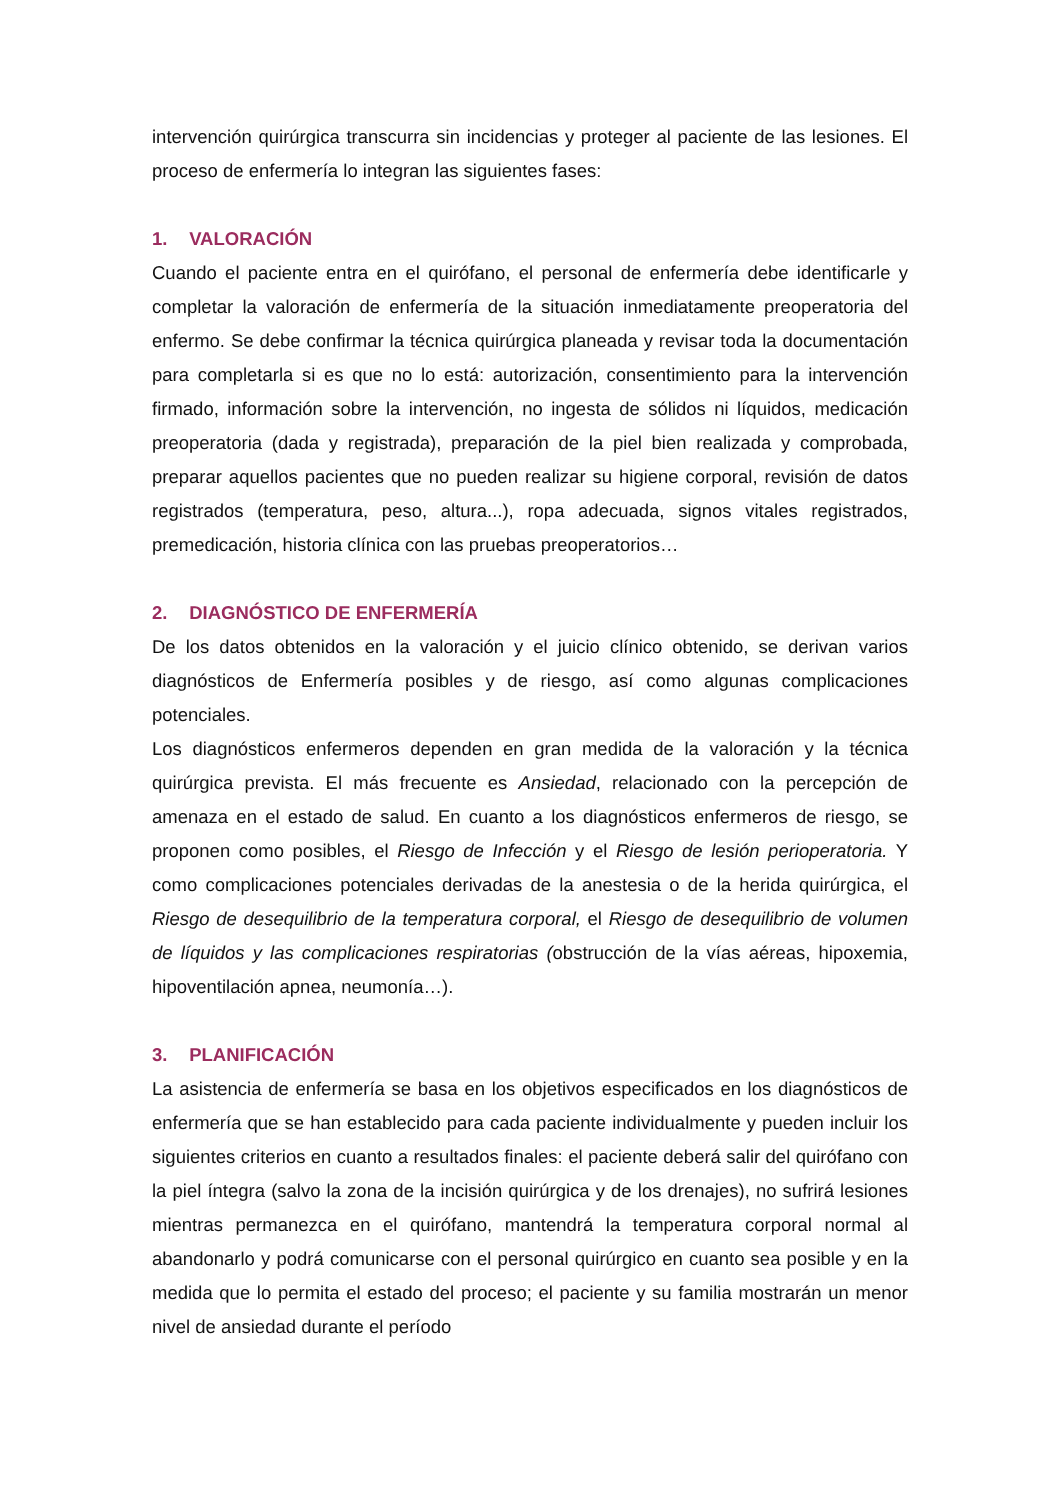intervención quirúrgica transcurra sin incidencias y proteger al paciente de las lesiones. El proceso de enfermería lo integran las siguientes fases:
1. VALORACIÓN
Cuando el paciente entra en el quirófano, el personal de enfermería debe identificarle y completar la valoración de enfermería de la situación inmediatamente preoperatoria del enfermo. Se debe confirmar la técnica quirúrgica planeada y revisar toda la documentación para completarla si es que no lo está: autorización, consentimiento para la intervención firmado, información sobre la intervención, no ingesta de sólidos ni líquidos, medicación preoperatoria (dada y registrada), preparación de la piel bien realizada y comprobada, preparar aquellos pacientes que no pueden realizar su higiene corporal, revisión de datos registrados (temperatura, peso, altura...), ropa adecuada, signos vitales registrados, premedicación, historia clínica con las pruebas preoperatorios…
2. DIAGNÓSTICO DE ENFERMERÍA
De los datos obtenidos en la valoración y el juicio clínico obtenido, se derivan varios diagnósticos de Enfermería posibles y de riesgo, así como algunas complicaciones potenciales.
Los diagnósticos enfermeros dependen en gran medida de la valoración y la técnica quirúrgica prevista. El más frecuente es Ansiedad, relacionado con la percepción de amenaza en el estado de salud. En cuanto a los diagnósticos enfermeros de riesgo, se proponen como posibles, el Riesgo de Infección y el Riesgo de lesión perioperatoria. Y como complicaciones potenciales derivadas de la anestesia o de la herida quirúrgica, el Riesgo de desequilibrio de la temperatura corporal, el Riesgo de desequilibrio de volumen de líquidos y las complicaciones respiratorias (obstrucción de la vías aéreas, hipoxemia, hipoventilación apnea, neumonía…).
3. PLANIFICACIÓN
La asistencia de enfermería se basa en los objetivos especificados en los diagnósticos de enfermería que se han establecido para cada paciente individualmente y pueden incluir los siguientes criterios en cuanto a resultados finales: el paciente deberá salir del quirófano con la piel íntegra (salvo la zona de la incisión quirúrgica y de los drenajes), no sufrirá lesiones mientras permanezca en el quirófano, mantendrá la temperatura corporal normal al abandonarlo y podrá comunicarse con el personal quirúrgico en cuanto sea posible y en la medida que lo permita el estado del proceso; el paciente y su familia mostrarán un menor nivel de ansiedad durante el período